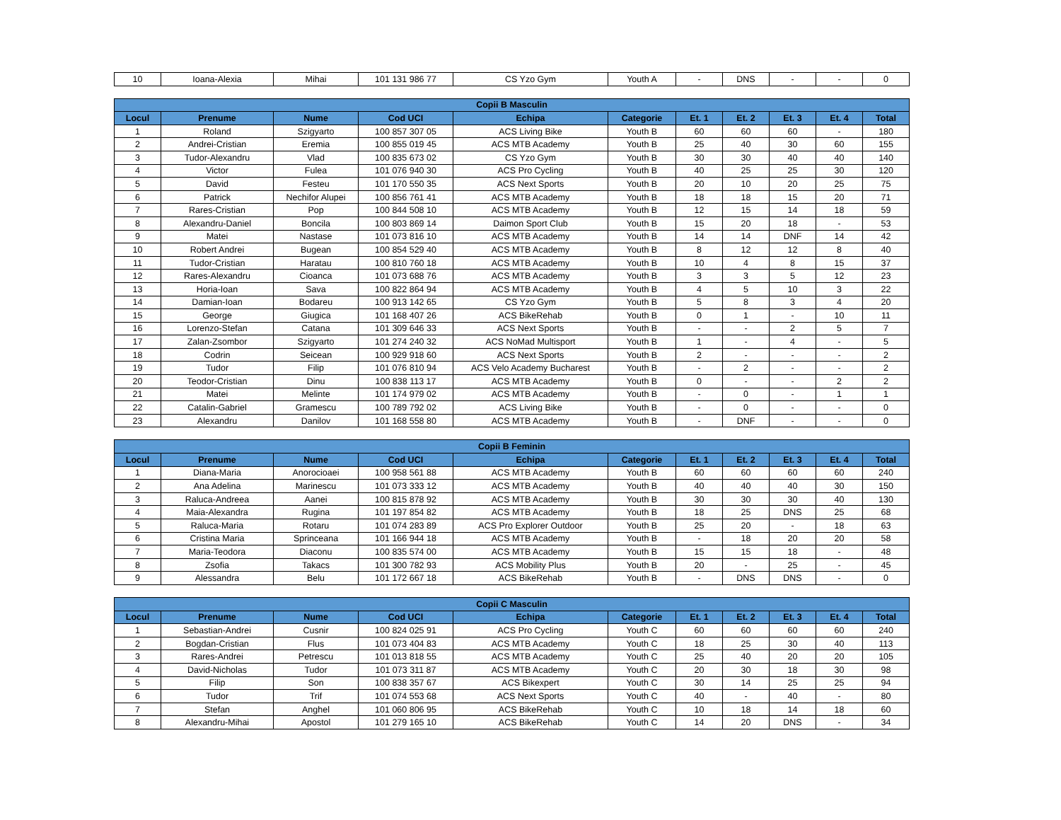| 10 | Ioana-Alexia | Mihai | 101 131 986 77 | CS Yzo Gym | Youth A | - | DNS | - | - | 0 |
| Copii B Masculin | | | | | | | | | | |
| --- | --- | --- | --- | --- | --- | --- | --- | --- | --- | --- |
| Locul | Prenume | Nume | Cod UCI | Echipa | Categorie | Et. 1 | Et. 2 | Et. 3 | Et. 4 | Total |
| 1 | Roland | Szigyarto | 100 857 307 05 | ACS Living Bike | Youth B | 60 | 60 | 60 | - | 180 |
| 2 | Andrei-Cristian | Eremia | 100 855 019 45 | ACS MTB Academy | Youth B | 25 | 40 | 30 | 60 | 155 |
| 3 | Tudor-Alexandru | Vlad | 100 835 673 02 | CS Yzo Gym | Youth B | 30 | 30 | 40 | 40 | 140 |
| 4 | Victor | Fulea | 101 076 940 30 | ACS Pro Cycling | Youth B | 40 | 25 | 25 | 30 | 120 |
| 5 | David | Festeu | 101 170 550 35 | ACS Next Sports | Youth B | 20 | 10 | 20 | 25 | 75 |
| 6 | Patrick | Nechifor Alupei | 100 856 761 41 | ACS MTB Academy | Youth B | 18 | 18 | 15 | 20 | 71 |
| 7 | Rares-Cristian | Pop | 100 844 508 10 | ACS MTB Academy | Youth B | 12 | 15 | 14 | 18 | 59 |
| 8 | Alexandru-Daniel | Boncila | 100 803 869 14 | Daimon Sport Club | Youth B | 15 | 20 | 18 | - | 53 |
| 9 | Matei | Nastase | 101 073 816 10 | ACS MTB Academy | Youth B | 14 | 14 | DNF | 14 | 42 |
| 10 | Robert Andrei | Bugean | 100 854 529 40 | ACS MTB Academy | Youth B | 8 | 12 | 12 | 8 | 40 |
| 11 | Tudor-Cristian | Haratau | 100 810 760 18 | ACS MTB Academy | Youth B | 10 | 4 | 8 | 15 | 37 |
| 12 | Rares-Alexandru | Cioanca | 101 073 688 76 | ACS MTB Academy | Youth B | 3 | 3 | 5 | 12 | 23 |
| 13 | Horia-Ioan | Sava | 100 822 864 94 | ACS MTB Academy | Youth B | 4 | 5 | 10 | 3 | 22 |
| 14 | Damian-Ioan | Bodareu | 100 913 142 65 | CS Yzo Gym | Youth B | 5 | 8 | 3 | 4 | 20 |
| 15 | George | Giugica | 101 168 407 26 | ACS BikeRehab | Youth B | 0 | 1 | - | 10 | 11 |
| 16 | Lorenzo-Stefan | Catana | 101 309 646 33 | ACS Next Sports | Youth B | - | - | 2 | 5 | 7 |
| 17 | Zalan-Zsombor | Szigyarto | 101 274 240 32 | ACS NoMad Multisport | Youth B | 1 | - | 4 | - | 5 |
| 18 | Codrin | Seicean | 100 929 918 60 | ACS Next Sports | Youth B | 2 | - | - | - | 2 |
| 19 | Tudor | Filip | 101 076 810 94 | ACS Velo Academy Bucharest | Youth B | - | 2 | - | - | 2 |
| 20 | Teodor-Cristian | Dinu | 100 838 113 17 | ACS MTB Academy | Youth B | 0 | - | - | 2 | 2 |
| 21 | Matei | Melinte | 101 174 979 02 | ACS MTB Academy | Youth B | - | 0 | - | 1 | 1 |
| 22 | Catalin-Gabriel | Gramescu | 100 789 792 02 | ACS Living Bike | Youth B | - | 0 | - | - | 0 |
| 23 | Alexandru | Danilov | 101 168 558 80 | ACS MTB Academy | Youth B | - | DNF | - | - | 0 |
| Copii B Feminin | | | | | | | | | | |
| --- | --- | --- | --- | --- | --- | --- | --- | --- | --- | --- |
| Locul | Prenume | Nume | Cod UCI | Echipa | Categorie | Et. 1 | Et. 2 | Et. 3 | Et. 4 | Total |
| 1 | Diana-Maria | Anorocioaei | 100 958 561 88 | ACS MTB Academy | Youth B | 60 | 60 | 60 | 60 | 240 |
| 2 | Ana Adelina | Marinescu | 101 073 333 12 | ACS MTB Academy | Youth B | 40 | 40 | 40 | 30 | 150 |
| 3 | Raluca-Andreea | Aanei | 100 815 878 92 | ACS MTB Academy | Youth B | 30 | 30 | 30 | 40 | 130 |
| 4 | Maia-Alexandra | Rugina | 101 197 854 82 | ACS MTB Academy | Youth B | 18 | 25 | DNS | 25 | 68 |
| 5 | Raluca-Maria | Rotaru | 101 074 283 89 | ACS Pro Explorer Outdoor | Youth B | 25 | 20 | - | 18 | 63 |
| 6 | Cristina Maria | Sprinceana | 101 166 944 18 | ACS MTB Academy | Youth B | - | 18 | 20 | 20 | 58 |
| 7 | Maria-Teodora | Diaconu | 100 835 574 00 | ACS MTB Academy | Youth B | 15 | 15 | 18 | - | 48 |
| 8 | Zsofia | Takacs | 101 300 782 93 | ACS Mobility Plus | Youth B | 20 | - | 25 | - | 45 |
| 9 | Alessandra | Belu | 101 172 667 18 | ACS BikeRehab | Youth B | - | DNS | DNS | - | 0 |
| Copii C Masculin | | | | | | | | | | |
| --- | --- | --- | --- | --- | --- | --- | --- | --- | --- | --- |
| Locul | Prenume | Nume | Cod UCI | Echipa | Categorie | Et. 1 | Et. 2 | Et. 3 | Et. 4 | Total |
| 1 | Sebastian-Andrei | Cusnir | 100 824 025 91 | ACS Pro Cycling | Youth C | 60 | 60 | 60 | 60 | 240 |
| 2 | Bogdan-Cristian | Flus | 101 073 404 83 | ACS MTB Academy | Youth C | 18 | 25 | 30 | 40 | 113 |
| 3 | Rares-Andrei | Petrescu | 101 013 818 55 | ACS MTB Academy | Youth C | 25 | 40 | 20 | 20 | 105 |
| 4 | David-Nicholas | Tudor | 101 073 311 87 | ACS MTB Academy | Youth C | 20 | 30 | 18 | 30 | 98 |
| 5 | Filip | Son | 100 838 357 67 | ACS Bikexpert | Youth C | 30 | 14 | 25 | 25 | 94 |
| 6 | Tudor | Trif | 101 074 553 68 | ACS Next Sports | Youth C | 40 | - | 40 | - | 80 |
| 7 | Stefan | Anghel | 101 060 806 95 | ACS BikeRehab | Youth C | 10 | 18 | 14 | 18 | 60 |
| 8 | Alexandru-Mihai | Apostol | 101 279 165 10 | ACS BikeRehab | Youth C | 14 | 20 | DNS | - | 34 |